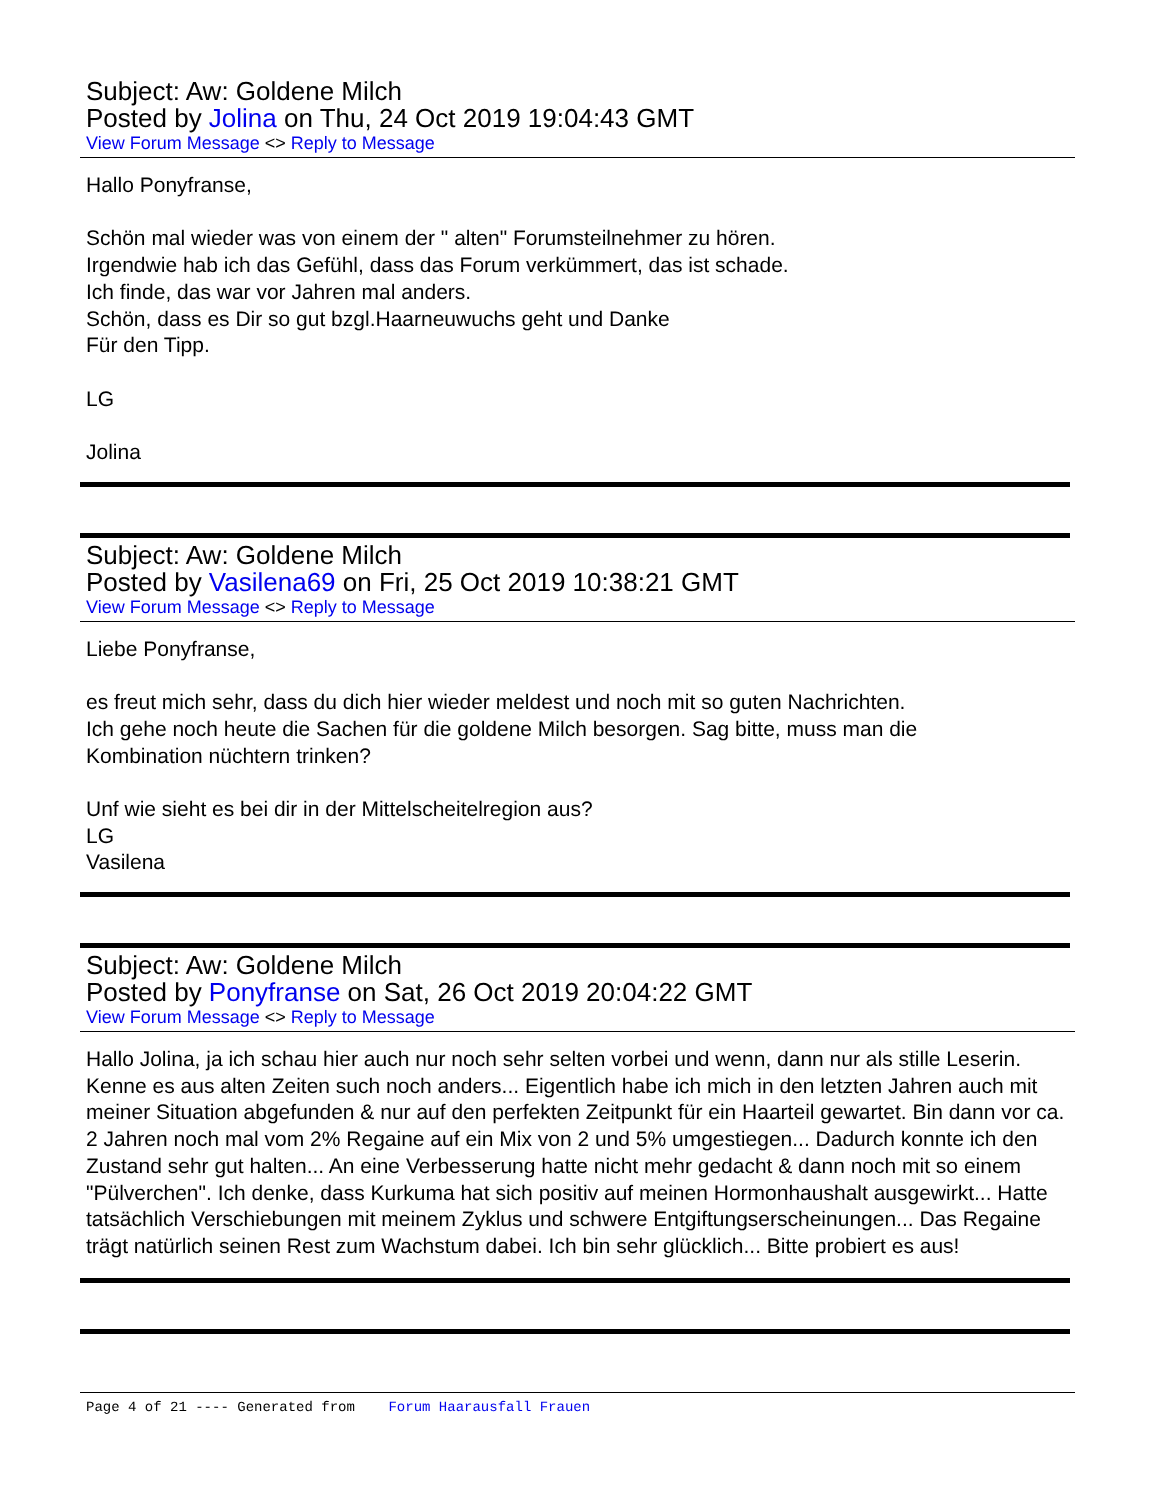Subject: Aw: Goldene Milch
Posted by Jolina on Thu, 24 Oct 2019 19:04:43 GMT
View Forum Message <> Reply to Message
Hallo Ponyfranse,
Schön mal wieder was von einem der " alten" Forumsteilnehmer zu hören.
Irgendwie hab ich das Gefühl, dass das Forum verkümmert, das ist schade.
Ich finde, das war vor Jahren mal anders.
Schön, dass es Dir so gut bzgl.Haarneuwuchs geht und Danke
Für den Tipp.
LG
Jolina
Subject: Aw: Goldene Milch
Posted by Vasilena69 on Fri, 25 Oct 2019 10:38:21 GMT
View Forum Message <> Reply to Message
Liebe Ponyfranse,
es freut mich sehr, dass du dich hier wieder meldest und noch mit so guten Nachrichten.
Ich gehe noch heute die Sachen für die goldene Milch besorgen. Sag bitte, muss man die
Kombination nüchtern trinken?
Unf wie sieht es bei dir in der Mittelscheitelregion aus?
LG
Vasilena
Subject: Aw: Goldene Milch
Posted by Ponyfranse on Sat, 26 Oct 2019 20:04:22 GMT
View Forum Message <> Reply to Message
Hallo Jolina, ja ich schau hier auch nur noch sehr selten vorbei und wenn, dann nur als stille Leserin. Kenne es aus alten Zeiten such noch anders... Eigentlich habe ich mich in den letzten Jahren auch mit meiner Situation abgefunden & nur auf den perfekten Zeitpunkt für ein Haarteil gewartet. Bin dann vor ca. 2 Jahren noch mal vom 2% Regaine auf ein Mix von 2 und 5% umgestiegen... Dadurch konnte ich den Zustand sehr gut halten... An eine Verbesserung hatte nicht mehr gedacht & dann noch mit so einem "Pülverchen". Ich denke, dass Kurkuma hat sich positiv auf meinen Hormonhaushalt ausgewirkt... Hatte tatsächlich Verschiebungen mit meinem Zyklus und schwere Entgiftungserscheinungen... Das Regaine trägt natürlich seinen Rest zum Wachstum dabei. Ich bin sehr glücklich... Bitte probiert es aus!
Page 4 of 21 ---- Generated from Forum Haarausfall Frauen